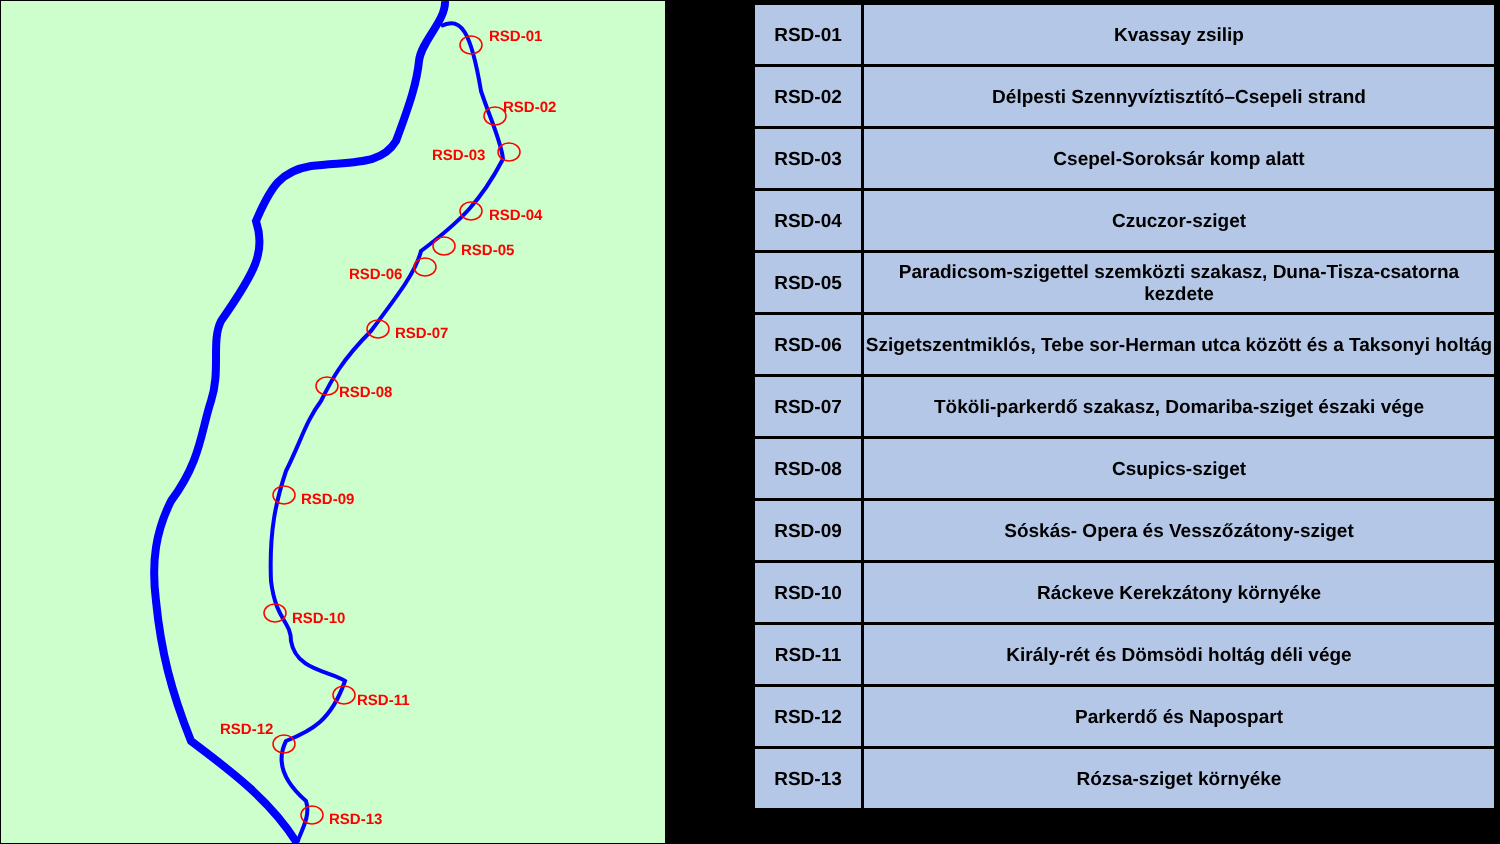RSD-01
RSD-02
RSD-03
RSD-04
RSD-05
RSD-06
RSD-07
RSD-08
RSD-09
RSD-10
RSD-11
RSD-12
RSD-13
| RSD-01 | Kvassay zsilip |
| RSD-02 | Délpesti Szennyvíztisztító–Csepeli strand |
| RSD-03 | Csepel-Soroksár komp alatt |
| RSD-04 | Czuczor-sziget |
| RSD-05 | Paradicsom-szigettel szemközti szakasz, Duna-Tisza-csatorna kezdete |
| RSD-06 | Szigetszentmiklós, Tebe sor-Herman utca között és a Taksonyi holtág |
| RSD-07 | Tököli-parkerdő szakasz, Domariba-sziget északi vége |
| RSD-08 | Csupics-sziget |
| RSD-09 | Sóskás- Opera és Vesszőzátony-sziget |
| RSD-10 | Ráckeve Kerekzátony környéke |
| RSD-11 | Király-rét és Dömsödi holtág déli vége |
| RSD-12 | Parkerdő és Napospart |
| RSD-13 | Rózsa-sziget környéke |